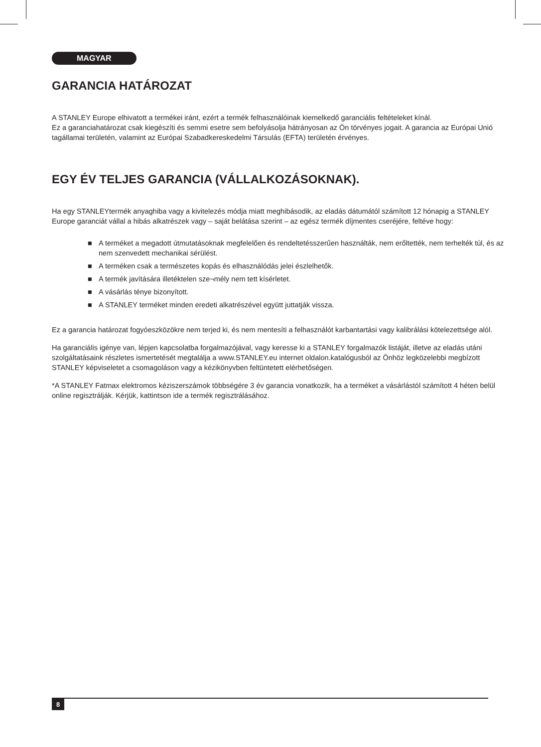MAGYAR
GARANCIA HATÁROZAT
A STANLEY Europe elhivatott a termékei iránt, ezért a termék felhasználóinak kiemelkedő garanciális feltételeket kínál.
Ez a garanciahatározat csak kiegészíti és semmi esetre sem befolyásolja hátrányosan az Ön törvényes jogait. A garancia az Európai Unió tagállamai területén, valamint az Európai Szabadkereskedelmi Társulás (EFTA) területén érvényes.
EGY ÉV TELJES GARANCIA (VÁLLALKOZÁSOKNAK).
Ha egy STANLEYtermék anyaghiba vagy a kivitelezés módja miatt meghibásodik, az eladás dátumától számított 12 hónapig a STANLEY Europe garanciát vállal a hibás alkatrészek vagy – saját belátása szerint – az egész termék díjmentes cseréjére, feltéve hogy:
■ A terméket a megadott útmutatásoknak megfelelően és rendeltetésszerűen használták, nem erőltették, nem terhelték túl, és az nem szenvedett mechanikai sérülést.
■ A terméken csak a természetes kopás és elhasználódás jelei észlelhetők.
■ A termék javítására illetéktelen sze¬mély nem tett kísérletet.
■ A vásárlás ténye bizonyított.
■ A STANLEY terméket minden eredeti alkatrészével együtt juttatják vissza.
Ez a garancia határozat fogyóeszközökre nem terjed ki, és nem mentesíti a felhasználót karbantartási vagy kalibrálási kötelezettsége alól.
Ha garanciális igénye van, lépjen kapcsolatba forgalmazójával, vagy keresse ki a STANLEY forgalmazók listáját, illetve az eladás utáni szolgáltatásaink részletes ismertetését megtalálja a www.STANLEY.eu internet oldalon.katalógusból az Önhöz legközelebbi megbízott STANLEY képviseletet a csomagoláson vagy a kézikönyvben feltüntetett elérhetőségen.
*A STANLEY Fatmax elektromos kéziszerszámok többségére 3 év garancia vonatkozik, ha a terméket a vásárlástól számított 4 héten belül online regisztrálják. Kérjük, kattintson ide a termék regisztrálásához.
8